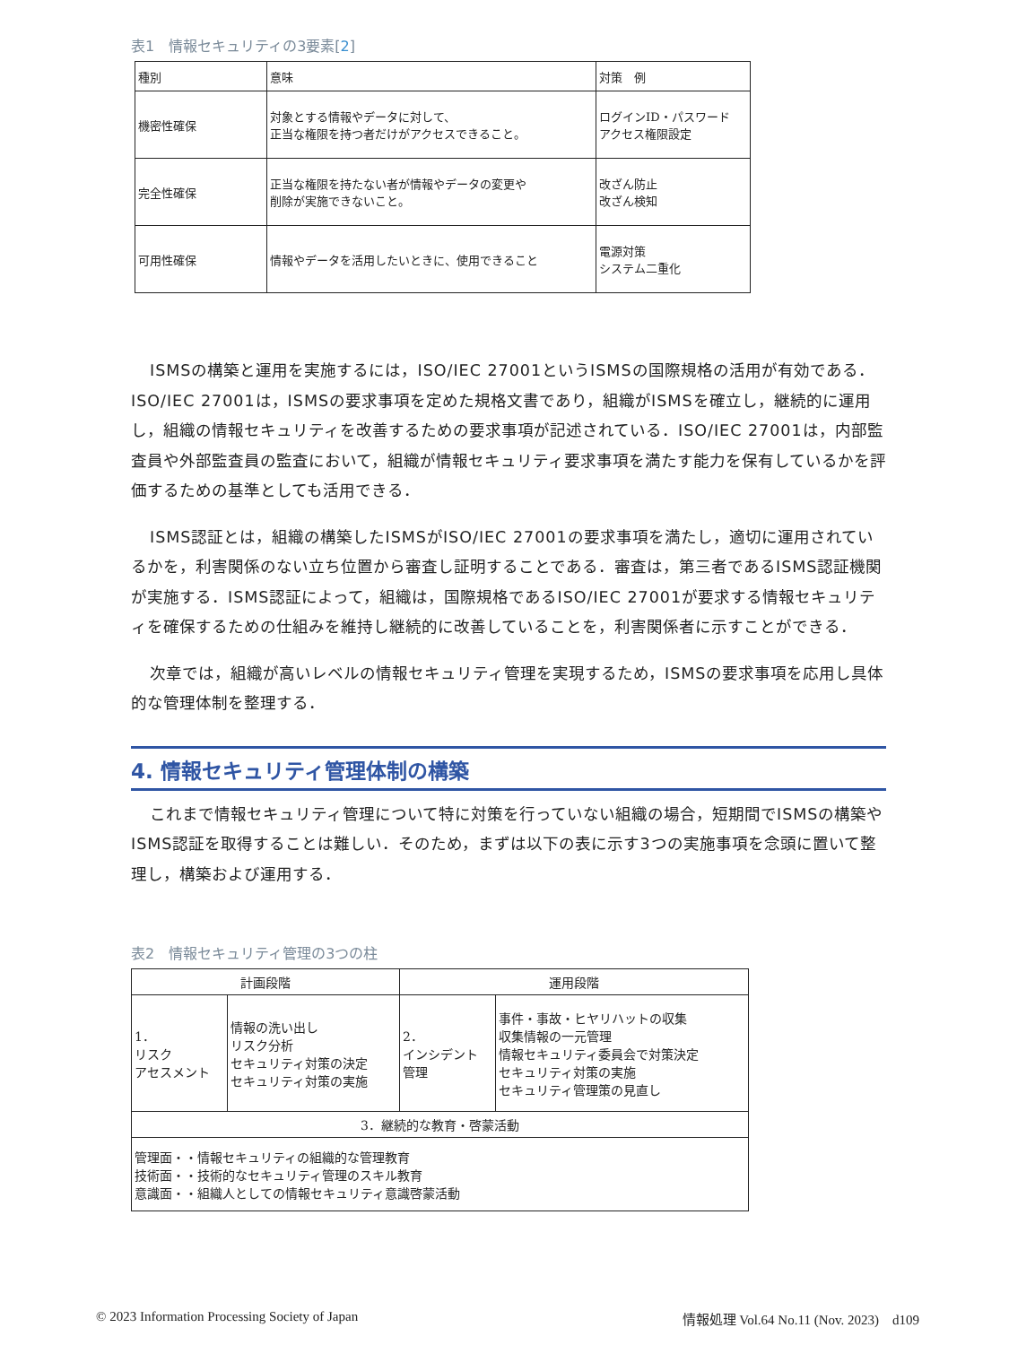表1　情報セキュリティの3要素[2]
| 種別 | 意味 | 対策 例 |
| --- | --- | --- |
| 機密性確保 | 対象とする情報やデータに対して、 正当な権限を持つ者だけがアクセスできること。 | ログインID・パスワード アクセス権限設定 |
| 完全性確保 | 正当な権限を持たない者が情報やデータの変更や 削除が実施できないこと。 | 改ざん防止 改ざん検知 |
| 可用性確保 | 情報やデータを活用したいときに、使用できること | 電源対策 システム二重化 |
ISMSの構築と運用を実施するには，ISO/IEC 27001というISMSの国際規格の活用が有効である．ISO/IEC 27001は，ISMSの要求事項を定めた規格文書であり，組織がISMSを確立し，継続的に運用し，組織の情報セキュリティを改善するための要求事項が記述されている．ISO/IEC 27001は，内部監査員や外部監査員の監査において，組織が情報セキュリティ要求事項を満たす能力を保有しているかを評価するための基準としても活用できる．
ISMS認証とは，組織の構築したISMSがISO/IEC 27001の要求事項を満たし，適切に運用されているかを，利害関係のない立ち位置から審査し証明することである．審査は，第三者であるISMS認証機関が実施する．ISMS認証によって，組織は，国際規格であるISO/IEC 27001が要求する情報セキュリティを確保するための仕組みを維持し継続的に改善していることを，利害関係者に示すことができる．
次章では，組織が高いレベルの情報セキュリティ管理を実現するため，ISMSの要求事項を応用し具体的な管理体制を整理する．
4. 情報セキュリティ管理体制の構築
これまで情報セキュリティ管理について特に対策を行っていない組織の場合，短期間でISMSの構築やISMS認証を取得することは難しい．そのため，まずは以下の表に示す3つの実施事項を念頭に置いて整理し，構築および運用する．
表2　情報セキュリティ管理の3つの柱
| 計画段階 | | 運用段階 | |
| --- | --- | --- | --- |
| 1． リスク アセスメント | 情報の洗い出し リスク分析 セキュリティ対策の決定 セキュリティ対策の実施 | 2． インシデント 管理 | 事件・事故・ヒヤリハットの収集 収集情報の一元管理 情報セキュリティ委員会で対策決定 セキュリティ対策の実施 セキュリティ管理策の見直し |
| 3．継続的な教育・啓蒙活動 | | | |
| 管理面・・情報セキュリティの組織的な管理教育 技術面・・技術的なセキュリティ管理のスキル教育 意識面・・組織人としての情報セキュリティ意識啓蒙活動 | | | |
© 2023 Information Processing Society of Japan 情報処理 Vol.64 No.11 (Nov. 2023)　d109